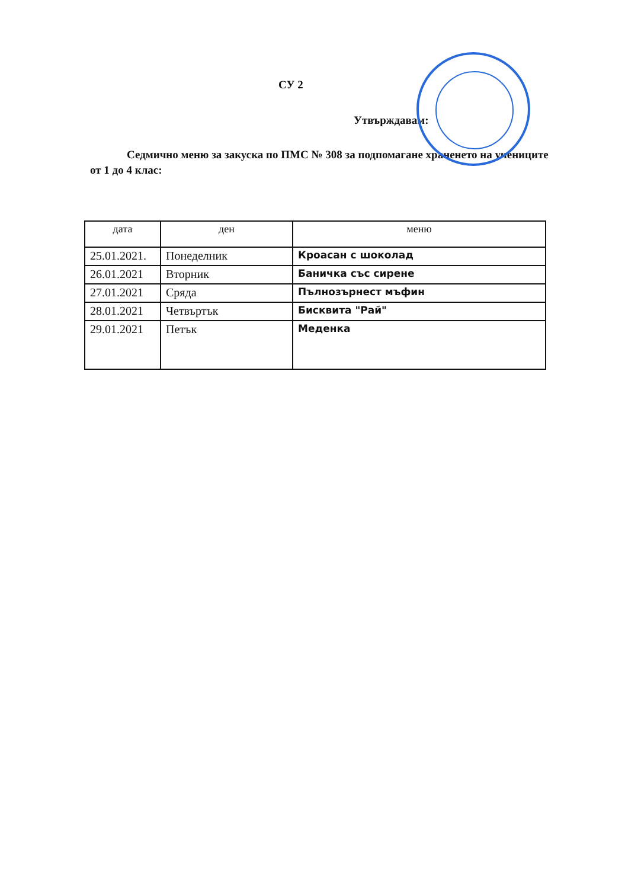СУ 2
Утвърждавам:
Седмично меню за закуска по ПМС № 308 за подпомагане храненето на учениците от 1 до 4 клас:
| дата | ден | меню |
| --- | --- | --- |
| 25.01.2021. | Понеделник | Кроасан с шоколад |
| 26.01.2021 | Вторник | Баничка със сирене |
| 27.01.2021 | Сряда | Пълнозърнест мъфин |
| 28.01.2021 | Четвъртък | Бисквита "Рай" |
| 29.01.2021 | Петък | Меденка |